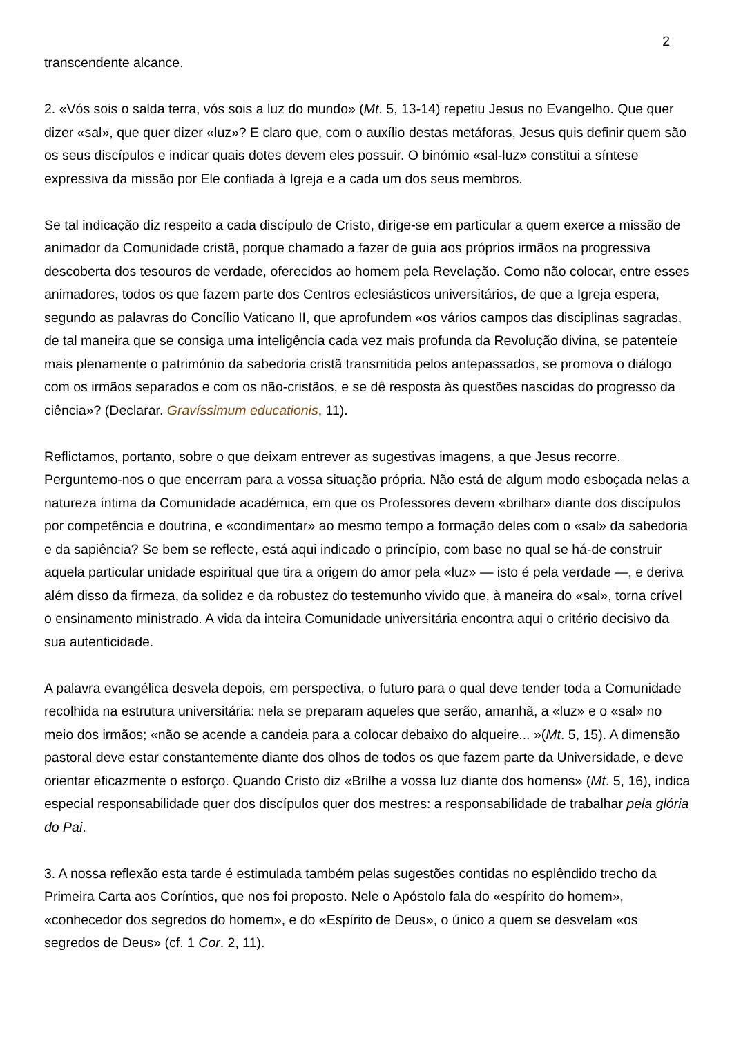2
transcendente alcance.
2. «Vós sois o salda terra, vós sois a luz do mundo» (Mt. 5, 13-14) repetiu Jesus no Evangelho. Que quer dizer «sal», que quer dizer «luz»? E claro que, com o auxílio destas metáforas, Jesus quis definir quem são os seus discípulos e indicar quais dotes devem eles possuir. O binómio «sal-luz» constitui a síntese expressiva da missão por Ele confiada à Igreja e a cada um dos seus membros.
Se tal indicação diz respeito a cada discípulo de Cristo, dirige-se em particular a quem exerce a missão de animador da Comunidade cristã, porque chamado a fazer de guia aos próprios irmãos na progressiva descoberta dos tesouros de verdade, oferecidos ao homem pela Revelação. Como não colocar, entre esses animadores, todos os que fazem parte dos Centros eclesiásticos universitários, de que a Igreja espera, segundo as palavras do Concílio Vaticano II, que aprofundem «os vários campos das disciplinas sagradas, de tal maneira que se consiga uma inteligência cada vez mais profunda da Revolução divina, se patenteie mais plenamente o património da sabedoria cristã transmitida pelos antepassados, se promova o diálogo com os irmãos separados e com os não-cristãos, e se dê resposta às questões nascidas do progresso da ciência»? (Declarar. Gravíssimum educationis, 11).
Reflictamos, portanto, sobre o que deixam entrever as sugestivas imagens, a que Jesus recorre. Perguntemo-nos o que encerram para a vossa situação própria. Não está de algum modo esboçada nelas a natureza íntima da Comunidade académica, em que os Professores devem «brilhar» diante dos discípulos por competência e doutrina, e «condimentar» ao mesmo tempo a formação deles com o «sal» da sabedoria e da sapiência? Se bem se reflecte, está aqui indicado o princípio, com base no qual se há-de construir aquela particular unidade espiritual que tira a origem do amor pela «luz» — isto é pela verdade —, e deriva além disso da firmeza, da solidez e da robustez do testemunho vivido que, à maneira do «sal», torna crível o ensinamento ministrado. A vida da inteira Comunidade universitária encontra aqui o critério decisivo da sua autenticidade.
A palavra evangélica desvela depois, em perspectiva, o futuro para o qual deve tender toda a Comunidade recolhida na estrutura universitária: nela se preparam aqueles que serão, amanhã, a «luz» e o «sal» no meio dos irmãos; «não se acende a candeia para a colocar debaixo do alqueire... »(Mt. 5, 15). A dimensão pastoral deve estar constantemente diante dos olhos de todos os que fazem parte da Universidade, e deve orientar eficazmente o esforço. Quando Cristo diz «Brilhe a vossa luz diante dos homens» (Mt. 5, 16), indica especial responsabilidade quer dos discípulos quer dos mestres: a responsabilidade de trabalhar pela glória do Pai.
3. A nossa reflexão esta tarde é estimulada também pelas sugestões contidas no esplêndido trecho da Primeira Carta aos Coríntios, que nos foi proposto. Nele o Apóstolo fala do «espírito do homem», «conhecedor dos segredos do homem», e do «Espírito de Deus», o único a quem se desvelam «os segredos de Deus» (cf. 1 Cor. 2, 11).